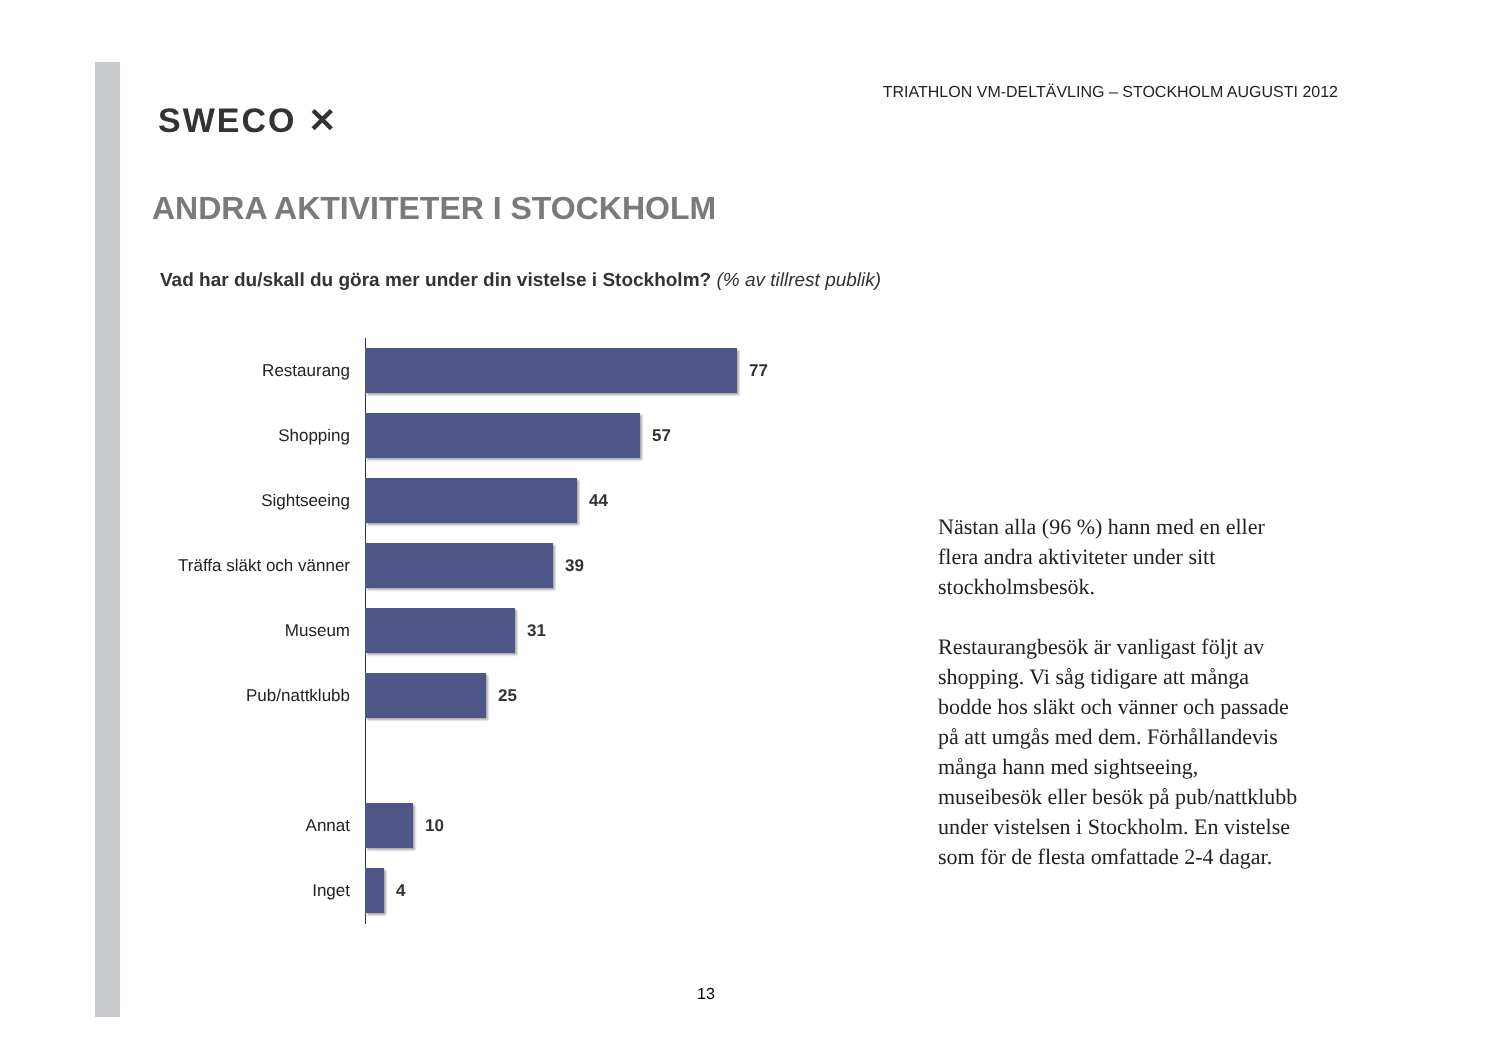SWECO ✕
TRIATHLON VM-DELTÄVLING – STOCKHOLM AUGUSTI 2012
ANDRA AKTIVITETER I STOCKHOLM
Vad har du/skall du göra mer under din vistelse i Stockholm? (% av tillrest publik)
Restaurang 77
Shopping 57
Sightseeing 44
Träffa släkt och vänner
39
Museum 31
Pub/nattklubb 25
Annat 10
Inget 4
Nästan alla (96 %) hann med en eller flera andra aktiviteter under sitt stockholmsbesök.
Restaurangbesök är vanligast följt av shopping. Vi såg tidigare att många bodde hos släkt och vänner och passade på att umgås med dem. Förhållandevis många hann med sightseeing, museibesök eller besök på pub/nattklubb under vistelsen i Stockholm. En vistelse som för de flesta omfattade 2-4 dagar.
13